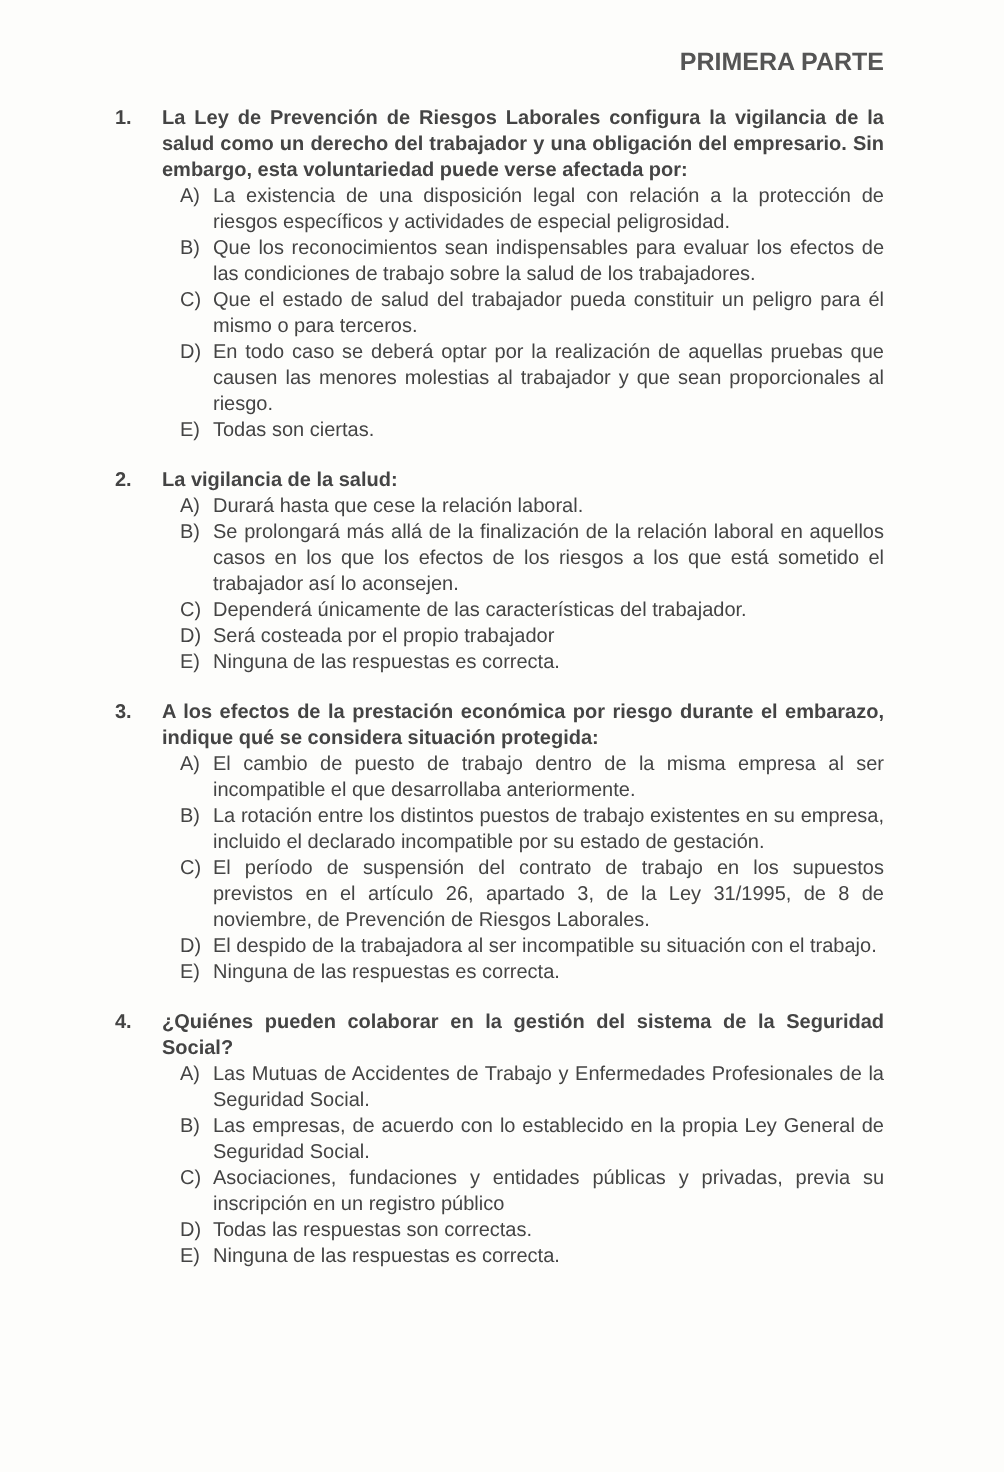PRIMERA PARTE
1. La Ley de Prevención de Riesgos Laborales configura la vigilancia de la salud como un derecho del trabajador y una obligación del empresario. Sin embargo, esta voluntariedad puede verse afectada por:
A) La existencia de una disposición legal con relación a la protección de riesgos específicos y actividades de especial peligrosidad.
B) Que los reconocimientos sean indispensables para evaluar los efectos de las condiciones de trabajo sobre la salud de los trabajadores.
C) Que el estado de salud del trabajador pueda constituir un peligro para él mismo o para terceros.
D) En todo caso se deberá optar por la realización de aquellas pruebas que causen las menores molestias al trabajador y que sean proporcionales al riesgo.
E) Todas son ciertas.
2. La vigilancia de la salud:
A) Durará hasta que cese la relación laboral.
B) Se prolongará más allá de la finalización de la relación laboral en aquellos casos en los que los efectos de los riesgos a los que está sometido el trabajador así lo aconsejen.
C) Dependerá únicamente de las características del trabajador.
D) Será costeada por el propio trabajador
E) Ninguna de las respuestas es correcta.
3. A los efectos de la prestación económica por riesgo durante el embarazo, indique qué se considera situación protegida:
A) El cambio de puesto de trabajo dentro de la misma empresa al ser incompatible el que desarrollaba anteriormente.
B) La rotación entre los distintos puestos de trabajo existentes en su empresa, incluido el declarado incompatible por su estado de gestación.
C) El período de suspensión del contrato de trabajo en los supuestos previstos en el artículo 26, apartado 3, de la Ley 31/1995, de 8 de noviembre, de Prevención de Riesgos Laborales.
D) El despido de la trabajadora al ser incompatible su situación con el trabajo.
E) Ninguna de las respuestas es correcta.
4. ¿Quiénes pueden colaborar en la gestión del sistema de la Seguridad Social?
A) Las Mutuas de Accidentes de Trabajo y Enfermedades Profesionales de la Seguridad Social.
B) Las empresas, de acuerdo con lo establecido en la propia Ley General de Seguridad Social.
C) Asociaciones, fundaciones y entidades públicas y privadas, previa su inscripción en un registro público
D) Todas las respuestas son correctas.
E) Ninguna de las respuestas es correcta.